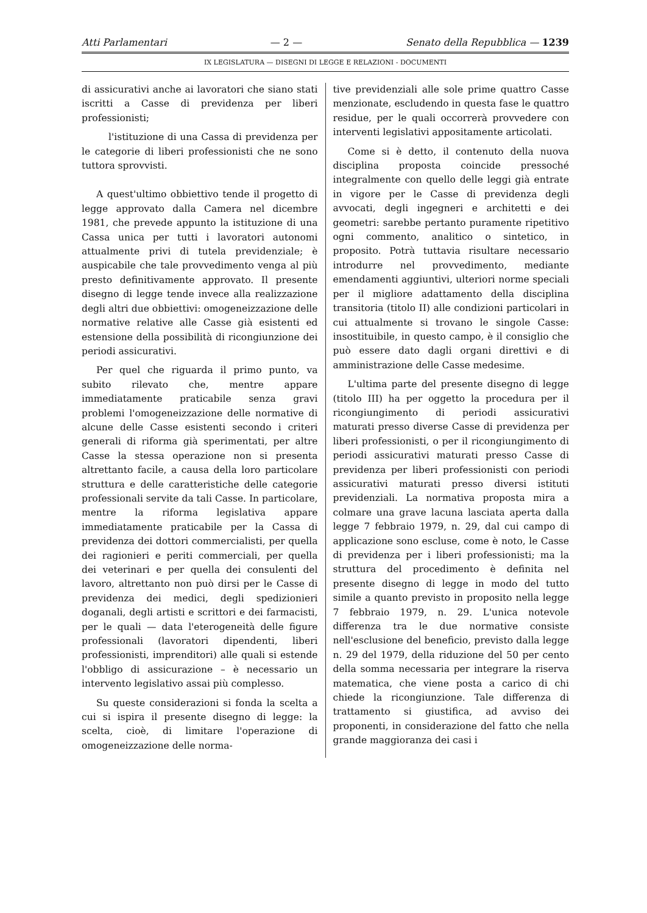Atti Parlamentari — 2 — Senato della Repubblica — 1239
IX LEGISLATURA — DISEGNI DI LEGGE E RELAZIONI - DOCUMENTI
di assicurativi anche ai lavoratori che siano stati iscritti a Casse di previdenza per liberi professionisti;
l'istituzione di una Cassa di previdenza per le categorie di liberi professionisti che ne sono tuttora sprovvisti.
A quest'ultimo obbiettivo tende il progetto di legge approvato dalla Camera nel dicembre 1981, che prevede appunto la istituzione di una Cassa unica per tutti i lavoratori autonomi attualmente privi di tutela previdenziale; è auspicabile che tale provvedimento venga al più presto definitivamente approvato. Il presente disegno di legge tende invece alla realizzazione degli altri due obbiettivi: omogeneizzazione delle normative relative alle Casse già esistenti ed estensione della possibilità di ricongiunzione dei periodi assicurativi.
Per quel che riguarda il primo punto, va subito rilevato che, mentre appare immediatamente praticabile senza gravi problemi l'omogeneizzazione delle normative di alcune delle Casse esistenti secondo i criteri generali di riforma già sperimentati, per altre Casse la stessa operazione non si presenta altrettanto facile, a causa della loro particolare struttura e delle caratteristiche delle categorie professionali servite da tali Casse. In particolare, mentre la riforma legislativa appare immediatamente praticabile per la Cassa di previdenza dei dottori commercialisti, per quella dei ragionieri e periti commerciali, per quella dei veterinari e per quella dei consulenti del lavoro, altrettanto non può dirsi per le Casse di previdenza dei medici, degli spedizionieri doganali, degli artisti e scrittori e dei farmacisti, per le quali — data l'eterogeneità delle figure professionali (lavoratori dipendenti, liberi professionisti, imprenditori) alle quali si estende l'obbligo di assicurazione – è necessario un intervento legislativo assai più complesso.
Su queste considerazioni si fonda la scelta a cui si ispira il presente disegno di legge: la scelta, cioè, di limitare l'operazione di omogeneizzazione delle norma-
tive previdenziali alle sole prime quattro Casse menzionate, escludendo in questa fase le quattro residue, per le quali occorrerà provvedere con interventi legislativi appositamente articolati.
Come si è detto, il contenuto della nuova disciplina proposta coincide pressoché integralmente con quello delle leggi già entrate in vigore per le Casse di previdenza degli avvocati, degli ingegneri e architetti e dei geometri: sarebbe pertanto puramente ripetitivo ogni commento, analitico o sintetico, in proposito. Potrà tuttavia risultare necessario introdurre nel provvedimento, mediante emendamenti aggiuntivi, ulteriori norme speciali per il migliore adattamento della disciplina transitoria (titolo II) alle condizioni particolari in cui attualmente si trovano le singole Casse: insostituibile, in questo campo, è il consiglio che può essere dato dagli organi direttivi e di amministrazione delle Casse medesime.
L'ultima parte del presente disegno di legge (titolo III) ha per oggetto la procedura per il ricongiungimento di periodi assicurativi maturati presso diverse Casse di previdenza per liberi professionisti, o per il ricongiungimento di periodi assicurativi maturati presso Casse di previdenza per liberi professionisti con periodi assicurativi maturati presso diversi istituti previdenziali. La normativa proposta mira a colmare una grave lacuna lasciata aperta dalla legge 7 febbraio 1979, n. 29, dal cui campo di applicazione sono escluse, come è noto, le Casse di previdenza per i liberi professionisti; ma la struttura del procedimento è definita nel presente disegno di legge in modo del tutto simile a quanto previsto in proposito nella legge 7 febbraio 1979, n. 29. L'unica notevole differenza tra le due normative consiste nell'esclusione del beneficio, previsto dalla legge n. 29 del 1979, della riduzione del 50 per cento della somma necessaria per integrare la riserva matematica, che viene posta a carico di chi chiede la ricongiunzione. Tale differenza di trattamento si giustifica, ad avviso dei proponenti, in considerazione del fatto che nella grande maggioranza dei casi i